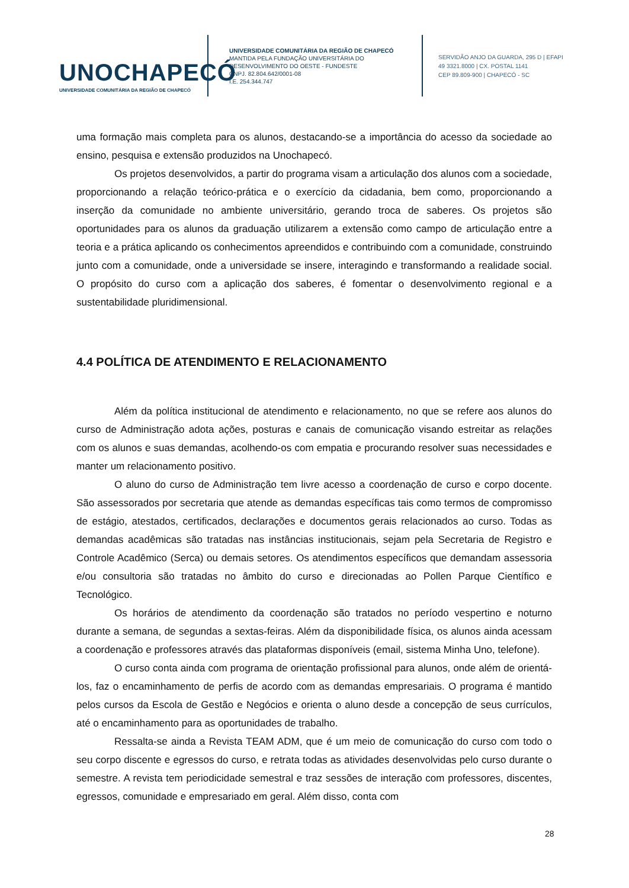UNOCHAPECÓ
UNIVERSIDADE COMUNITÁRIA DA REGIÃO DE CHAPECÓ
UNIVERSIDADE COMUNITÁRIA DA REGIÃO DE CHAPECÓ
MANTIDA PELA FUNDAÇÃO UNIVERSITÁRIA DO
DESENVOLVIMENTO DO OESTE - FUNDESTE
CNPJ. 82.804.642/0001-08
I.E. 254.344.747
SERVIDÃO ANJO DA GUARDA, 295 D | EFAPI
49 3321.8000 | CX. POSTAL 1141
CEP 89.809-900 | CHAPECÓ - SC
uma formação mais completa para os alunos, destacando-se a importância do acesso da sociedade ao ensino, pesquisa e extensão produzidos na Unochapecó.
Os projetos desenvolvidos, a partir do programa visam a articulação dos alunos com a sociedade, proporcionando a relação teórico-prática e o exercício da cidadania, bem como, proporcionando a inserção da comunidade no ambiente universitário, gerando troca de saberes. Os projetos são oportunidades para os alunos da graduação utilizarem a extensão como campo de articulação entre a teoria e a prática aplicando os conhecimentos apreendidos e contribuindo com a comunidade, construindo junto com a comunidade, onde a universidade se insere, interagindo e transformando a realidade social. O propósito do curso com a aplicação dos saberes, é fomentar o desenvolvimento regional e a sustentabilidade pluridimensional.
4.4 POLÍTICA DE ATENDIMENTO E RELACIONAMENTO
Além da política institucional de atendimento e relacionamento, no que se refere aos alunos do curso de Administração adota ações, posturas e canais de comunicação visando estreitar as relações com os alunos e suas demandas, acolhendo-os com empatia e procurando resolver suas necessidades e manter um relacionamento positivo.
O aluno do curso de Administração tem livre acesso a coordenação de curso e corpo docente. São assessorados por secretaria que atende as demandas específicas tais como termos de compromisso de estágio, atestados, certificados, declarações e documentos gerais relacionados ao curso. Todas as demandas acadêmicas são tratadas nas instâncias institucionais, sejam pela Secretaria de Registro e Controle Acadêmico (Serca) ou demais setores. Os atendimentos específicos que demandam assessoria e/ou consultoria são tratadas no âmbito do curso e direcionadas ao Pollen Parque Científico e Tecnológico.
Os horários de atendimento da coordenação são tratados no período vespertino e noturno durante a semana, de segundas a sextas-feiras. Além da disponibilidade física, os alunos ainda acessam a coordenação e professores através das plataformas disponíveis (email, sistema Minha Uno, telefone).
O curso conta ainda com programa de orientação profissional para alunos, onde além de orientá-los, faz o encaminhamento de perfis de acordo com as demandas empresariais. O programa é mantido pelos cursos da Escola de Gestão e Negócios e orienta o aluno desde a concepção de seus currículos, até o encaminhamento para as oportunidades de trabalho.
Ressalta-se ainda a Revista TEAM ADM, que é um meio de comunicação do curso com todo o seu corpo discente e egressos do curso, e retrata todas as atividades desenvolvidas pelo curso durante o semestre. A revista tem periodicidade semestral e traz sessões de interação com professores, discentes, egressos, comunidade e empresariado em geral. Além disso, conta com
28